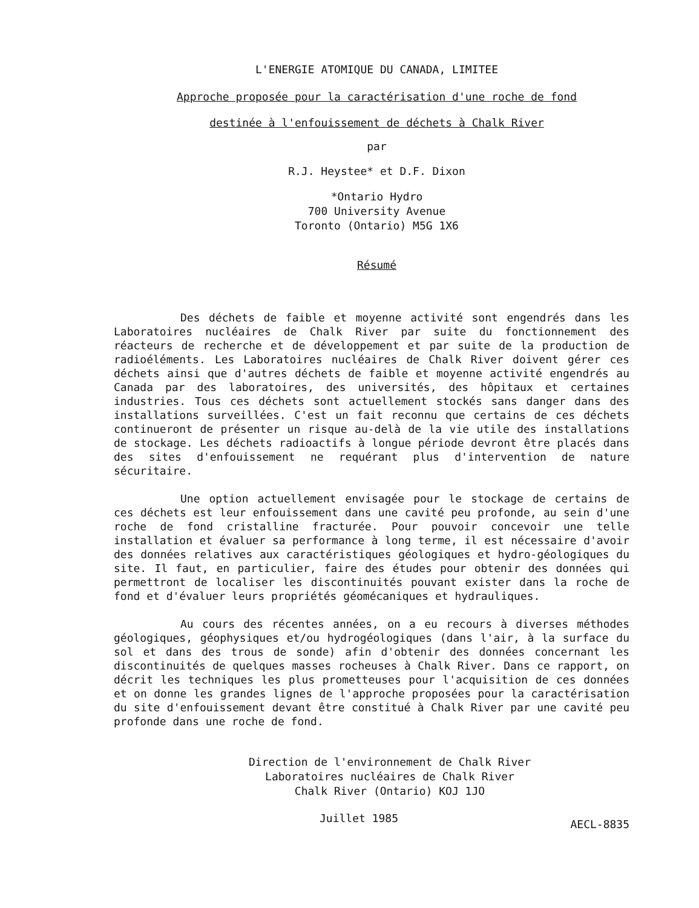L'ENERGIE ATOMIQUE DU CANADA, LIMITEE
Approche proposée pour la caractérisation d'une roche de fond
destinée à l'enfouissement de déchets à Chalk River
par
R.J. Heystee* et D.F. Dixon
*Ontario Hydro
700 University Avenue
Toronto (Ontario) M5G 1X6
Résumé
Des déchets de faible et moyenne activité sont engendrés dans les Laboratoires nucléaires de Chalk River par suite du fonctionnement des réacteurs de recherche et de développement et par suite de la production de radioéléments. Les Laboratoires nucléaires de Chalk River doivent gérer ces déchets ainsi que d'autres déchets de faible et moyenne activité engendrés au Canada par des laboratoires, des universités, des hôpitaux et certaines industries. Tous ces déchets sont actuellement stockés sans danger dans des installations surveillées. C'est un fait reconnu que certains de ces déchets continueront de présenter un risque au-delà de la vie utile des installations de stockage. Les déchets radioactifs à longue période devront être placés dans des sites d'enfouissement ne requérant plus d'intervention de nature sécuritaire.
Une option actuellement envisagée pour le stockage de certains de ces déchets est leur enfouissement dans une cavité peu profonde, au sein d'une roche de fond cristalline fracturée. Pour pouvoir concevoir une telle installation et évaluer sa performance à long terme, il est nécessaire d'avoir des données relatives aux caractéristiques géologiques et hydro-géologiques du site. Il faut, en particulier, faire des études pour obtenir des données qui permettront de localiser les discontinuités pouvant exister dans la roche de fond et d'évaluer leurs propriétés géomécaniques et hydrauliques.
Au cours des récentes années, on a eu recours à diverses méthodes géologiques, géophysiques et/ou hydrogéologiques (dans l'air, à la surface du sol et dans des trous de sonde) afin d'obtenir des données concernant les discontinuités de quelques masses rocheuses à Chalk River. Dans ce rapport, on décrit les techniques les plus prometteuses pour l'acquisition de ces données et on donne les grandes lignes de l'approche proposées pour la caractérisation du site d'enfouissement devant être constitué à Chalk River par une cavité peu profonde dans une roche de fond.
Direction de l'environnement de Chalk River
Laboratoires nucléaires de Chalk River
Chalk River (Ontario) KOJ 1JO
Juillet 1985 AECL-8835